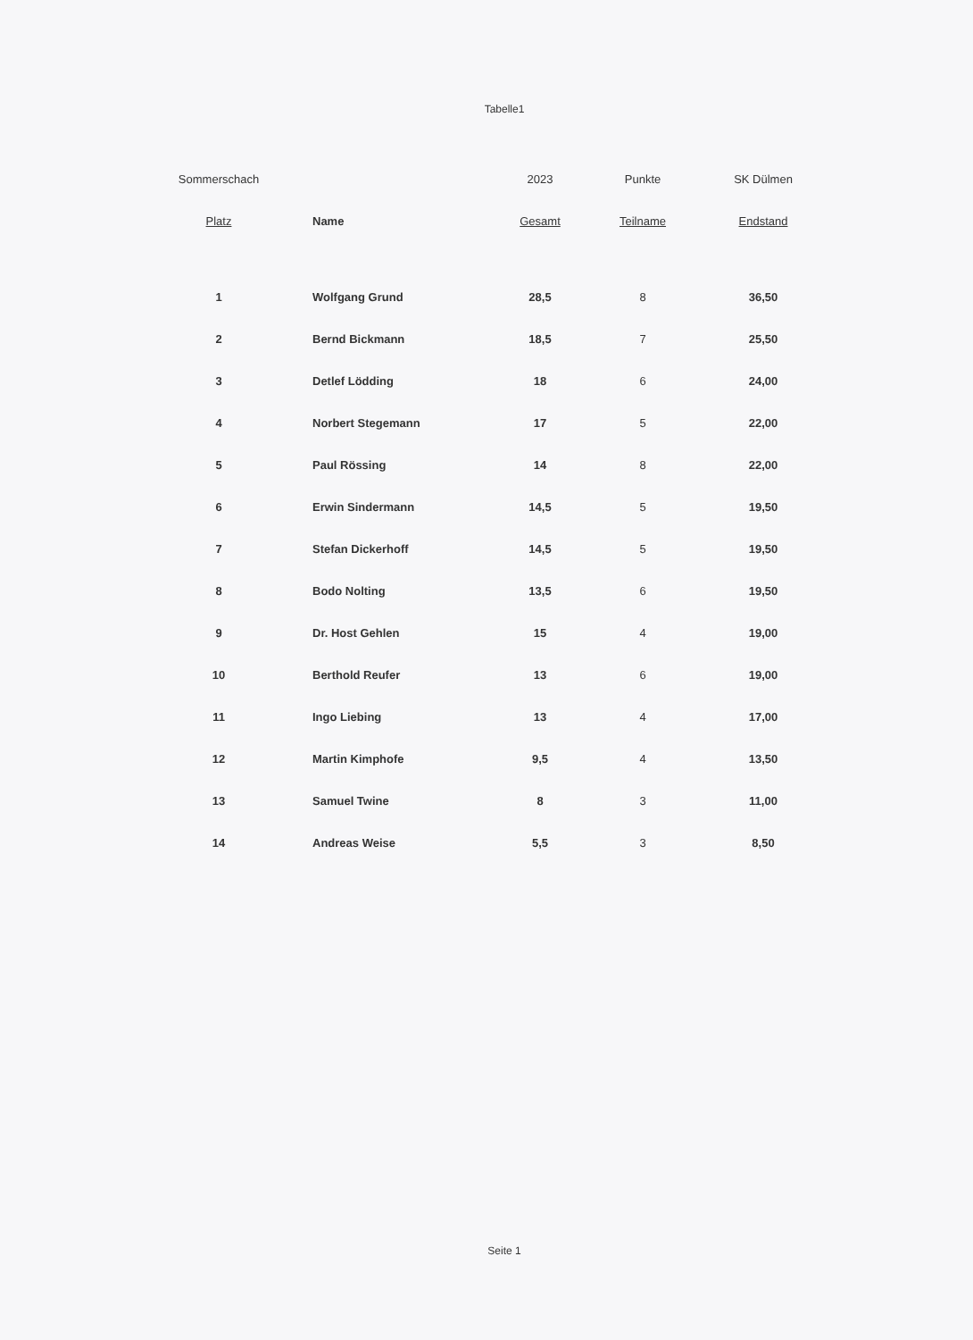Tabelle1
| Sommerschach | | 2023 | Punkte | SK Dülmen |
| --- | --- | --- | --- | --- |
| Platz | Name | Gesamt | Teilname | Endstand |
| 1 | Wolfgang Grund | 28,5 | 8 | 36,50 |
| 2 | Bernd Bickmann | 18,5 | 7 | 25,50 |
| 3 | Detlef Lödding | 18 | 6 | 24,00 |
| 4 | Norbert Stegemann | 17 | 5 | 22,00 |
| 5 | Paul Rössing | 14 | 8 | 22,00 |
| 6 | Erwin Sindermann | 14,5 | 5 | 19,50 |
| 7 | Stefan Dickerhoff | 14,5 | 5 | 19,50 |
| 8 | Bodo Nolting | 13,5 | 6 | 19,50 |
| 9 | Dr. Host Gehlen | 15 | 4 | 19,00 |
| 10 | Berthold Reufer | 13 | 6 | 19,00 |
| 11 | Ingo Liebing | 13 | 4 | 17,00 |
| 12 | Martin Kimphofe | 9,5 | 4 | 13,50 |
| 13 | Samuel Twine | 8 | 3 | 11,00 |
| 14 | Andreas Weise | 5,5 | 3 | 8,50 |
Seite 1